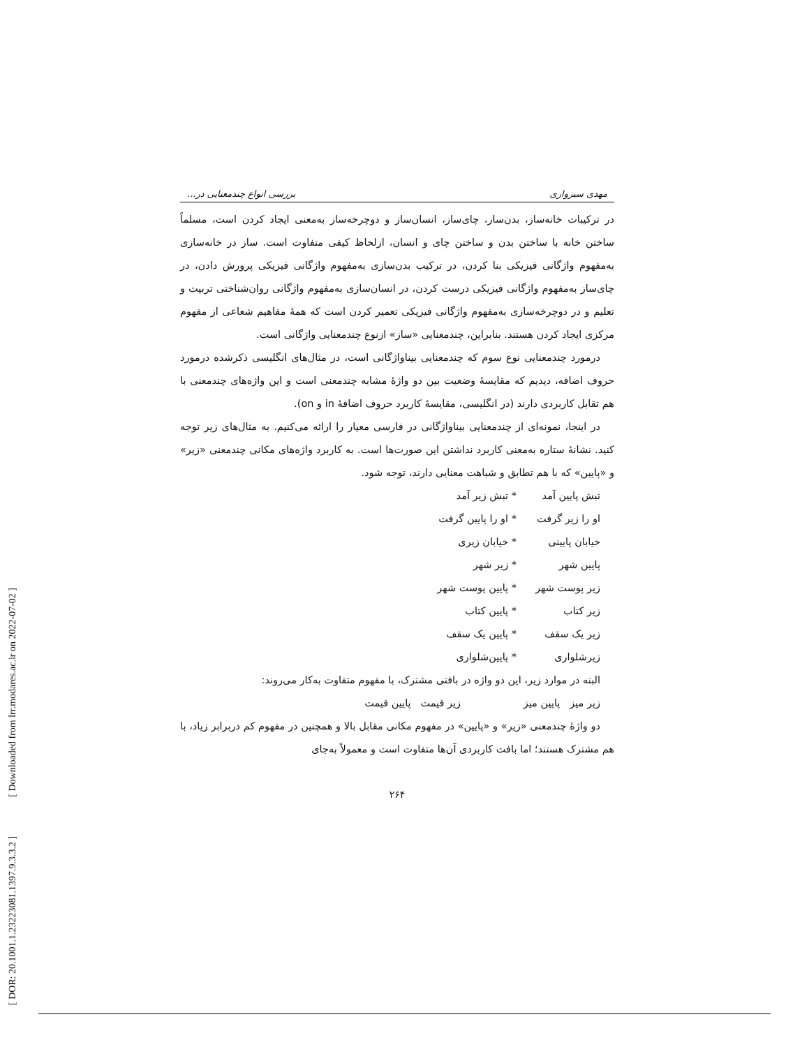[ DOR: 20.1001.1.23223081.1397.9.3.3.2 ] [ Downloaded from lrr.modares.ac.ir on 2022-07-02 ]
مهدی سبزواری بررسی انواع چندمعنایی در...
در ترکیبات خانه‌ساز، بدن‌ساز، چای‌ساز، انسان‌ساز و دوچرخه‌ساز به‌معنی ایجاد کردن است، مسلماً ساختن خانه با ساختن بدن و ساختن چای و انسان، ازلحاظ کیفی متفاوت است. ساز در خانه‌سازی به‌مفهوم واژگانی فیزیکی بنا کردن، در ترکیب بدن‌سازی به‌مفهوم واژگانی فیزیکی پرورش دادن، در چای‌ساز به‌مفهوم واژگانی فیزیکی درست کردن، در انسان‌سازی به‌مفهوم واژگانی روان‌شناختی تربیت و تعلیم و در دوچرخه‌سازی به‌مفهوم واژگانی فیزیکی تعمیر کردن است که همهٔ مفاهیم شعاعی از مفهوم مرکزی ایجاد کردن هستند. بنابراین، چندمعنایی «ساز» ازنوع چندمعنایی واژگانی است.
درمورد چندمعنایی نوع سوم که چندمعنایی بیناواژگانی است، در مثال‌های انگلیسی ذکرشده درمورد حروف اضافه، دیدیم که مقایسهٔ وضعیت بین دو واژهٔ مشابه چندمعنی است و این واژه‌های چندمعنی با هم تقابل کاربردی دارند (در انگلیسی، مقایسهٔ کاربرد حروف اضافهٔ in و on).
در اینجا، نمونه‌ای از چندمعنایی بیناواژگانی در فارسی معیار را ارائه می‌کنیم. به مثال‌های زیر توجه کنید. نشانهٔ ستاره به‌معنی کاربرد نداشتن این صورت‌ها است. به کاربرد واژه‌های مکانی چندمعنی «زیر» و «پایین» که با هم تطابق و شباهت معنایی دارند، توجه شود.
تبش پایین آمد * تبش زیر آمد
او را زیر گرفت * او را پایین گرفت
خیابان پایینی * خیابان زیری
پایین شهر * زیر شهر
زیر پوست شهر * پایین پوست شهر
زیر کتاب * پایین کتاب
زیر یک سقف * پایین یک سقف
زیرشلواری * پایین‌شلواری
البته در موارد زیر، این دو واژه در بافتی مشترک، با مفهوم متفاوت به‌کار می‌روند:
زیر میز پایین میز زیر قیمت پایین قیمت
دو واژهٔ چندمعنی «زیر» و «پایین» در مفهوم مکانی مقابل بالا و همچنین در مفهوم کم دربرابر زیاد، با هم مشترک هستند؛ اما بافت کاربردی آن‌ها متفاوت است و معمولاً به‌جای
۲۶۴